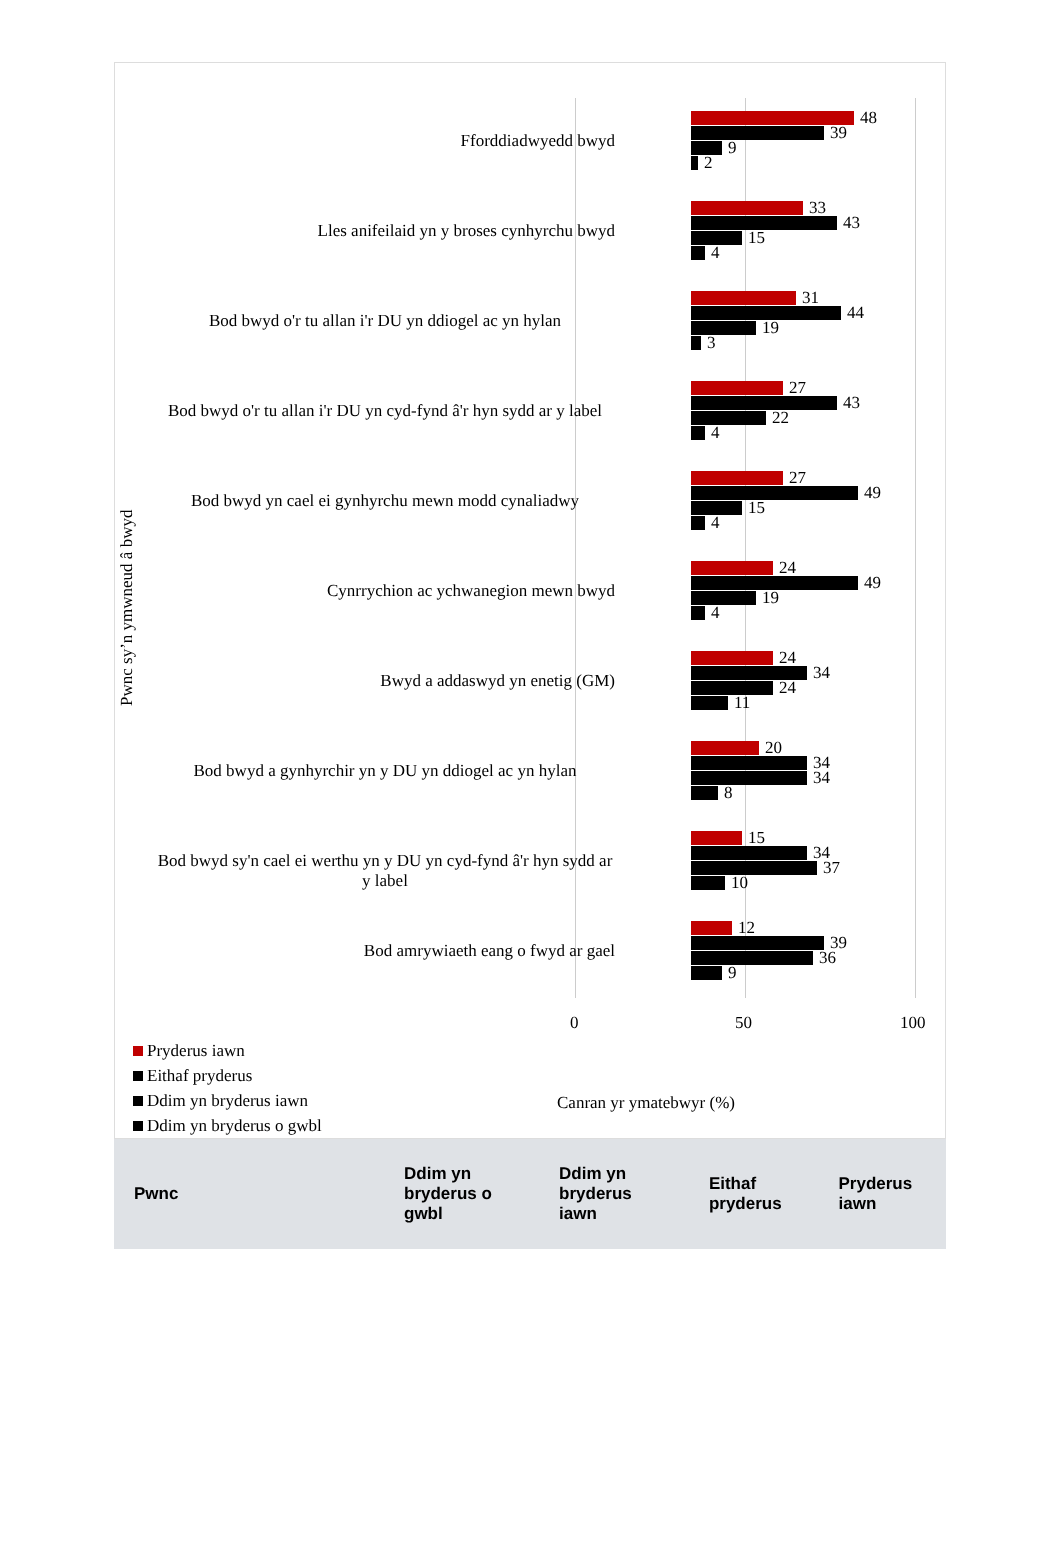Pwnc sy’n ymwneud â bwyd
Fforddiadwyedd bwyd
48
39
9
2
Lles anifeilaid yn y broses cynhyrchu bwyd
33
43
15
4
Bod bwyd o'r tu allan i'r DU yn ddiogel ac yn hylan
31
44
19
3
Bod bwyd o'r tu allan i'r DU yn cyd-fynd â'r hyn sydd ar y label
27
43
22
4
Bod bwyd yn cael ei gynhyrchu mewn modd cynaliadwy
27
49
15
4
Cynrrychion ac ychwanegion mewn bwyd
24
49
19
4
Bwyd a addaswyd yn enetig (GM)
24
34
24
11
Bod bwyd a gynhyrchir yn y DU yn ddiogel ac yn hylan
20
34
34
8
Bod bwyd sy'n cael ei werthu yn y DU yn cyd-fynd â'r hyn sydd ar y label
15
34
37
10
Bod amrywiaeth eang o fwyd ar gael
12
39
36
9
0 50 100
Pryderus iawn
Eithaf pryderus
Ddim yn bryderus iawn
Ddim yn bryderus o gwbl
Canran yr ymatebwyr (%)
| Pwnc | Ddim yn bryderus o gwbl | Ddim yn bryderus iawn | Eithaf pryderus | Pryderus iawn |
| --- | --- | --- | --- | --- |